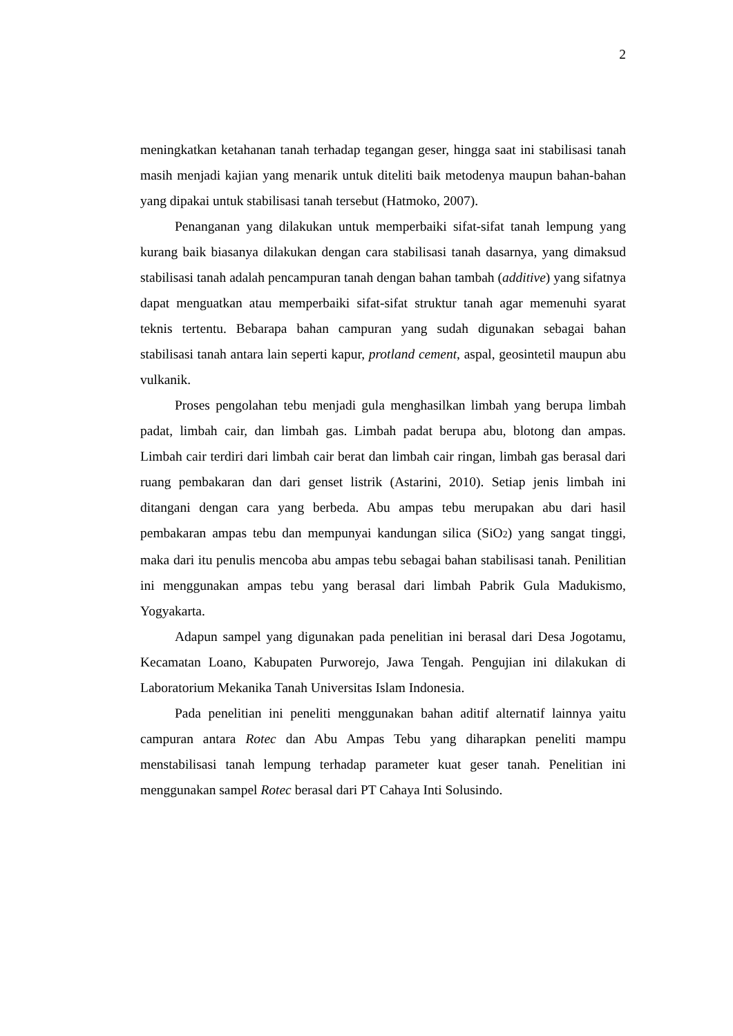2
meningkatkan ketahanan tanah terhadap tegangan geser, hingga saat ini stabilisasi tanah masih menjadi kajian yang menarik untuk diteliti baik metodenya maupun bahan-bahan yang dipakai untuk stabilisasi tanah tersebut (Hatmoko, 2007).
Penanganan yang dilakukan untuk memperbaiki sifat-sifat tanah lempung yang kurang baik biasanya dilakukan dengan cara stabilisasi tanah dasarnya, yang dimaksud stabilisasi tanah adalah pencampuran tanah dengan bahan tambah (additive) yang sifatnya dapat menguatkan atau memperbaiki sifat-sifat struktur tanah agar memenuhi syarat teknis tertentu. Bebarapa bahan campuran yang sudah digunakan sebagai bahan stabilisasi tanah antara lain seperti kapur, protland cement, aspal, geosintetil maupun abu vulkanik.
Proses pengolahan tebu menjadi gula menghasilkan limbah yang berupa limbah padat, limbah cair, dan limbah gas. Limbah padat berupa abu, blotong dan ampas. Limbah cair terdiri dari limbah cair berat dan limbah cair ringan, limbah gas berasal dari ruang pembakaran dan dari genset listrik (Astarini, 2010). Setiap jenis limbah ini ditangani dengan cara yang berbeda. Abu ampas tebu merupakan abu dari hasil pembakaran ampas tebu dan mempunyai kandungan silica (SiO2) yang sangat tinggi, maka dari itu penulis mencoba abu ampas tebu sebagai bahan stabilisasi tanah. Penilitian ini menggunakan ampas tebu yang berasal dari limbah Pabrik Gula Madukismo, Yogyakarta.
Adapun sampel yang digunakan pada penelitian ini berasal dari Desa Jogotamu, Kecamatan Loano, Kabupaten Purworejo, Jawa Tengah. Pengujian ini dilakukan di Laboratorium Mekanika Tanah Universitas Islam Indonesia.
Pada penelitian ini peneliti menggunakan bahan aditif alternatif lainnya yaitu campuran antara Rotec dan Abu Ampas Tebu yang diharapkan peneliti mampu menstabilisasi tanah lempung terhadap parameter kuat geser tanah. Penelitian ini menggunakan sampel Rotec berasal dari PT Cahaya Inti Solusindo.